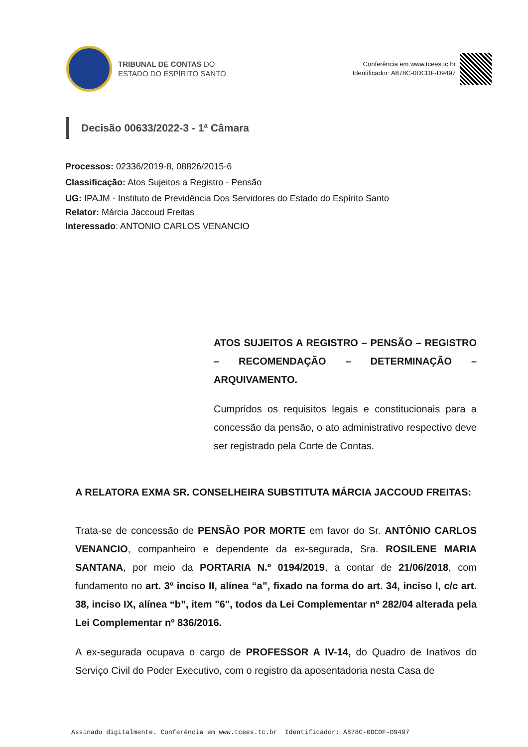TRIBUNAL DE CONTAS DO
ESTADO DO ESPÍRITO SANTO
Conferência em www.tcees.tc.br
Identificador: A878C-0DCDF-D9497
Decisão 00633/2022-3 - 1ª Câmara
Processos: 02336/2019-8, 08826/2015-6
Classificação: Atos Sujeitos a Registro - Pensão
UG: IPAJM - Instituto de Previdência Dos Servidores do Estado do Espírito Santo
Relator: Márcia Jaccoud Freitas
Interessado: ANTONIO CARLOS VENANCIO
ATOS SUJEITOS A REGISTRO – PENSÃO – REGISTRO – RECOMENDAÇÃO – DETERMINAÇÃO – ARQUIVAMENTO.
Cumpridos os requisitos legais e constitucionais para a concessão da pensão, o ato administrativo respectivo deve ser registrado pela Corte de Contas.
A RELATORA EXMA SR. CONSELHEIRA SUBSTITUTA MÁRCIA JACCOUD FREITAS:
Trata-se de concessão de PENSÃO POR MORTE em favor do Sr. ANTÔNIO CARLOS VENANCIO, companheiro e dependente da ex-segurada, Sra. ROSILENE MARIA SANTANA, por meio da PORTARIA N.º 0194/2019, a contar de 21/06/2018, com fundamento no art. 3º inciso II, alínea “a”, fixado na forma do art. 34, inciso I, c/c art. 38, inciso IX, alínea “b”, item "6", todos da Lei Complementar nº 282/04 alterada pela Lei Complementar nº 836/2016.
A ex-segurada ocupava o cargo de PROFESSOR A IV-14, do Quadro de Inativos do Serviço Civil do Poder Executivo, com o registro da aposentadoria nesta Casa de
Assinado digitalmente. Conferência em www.tcees.tc.br Identificador: A878C-0DCDF-D9497